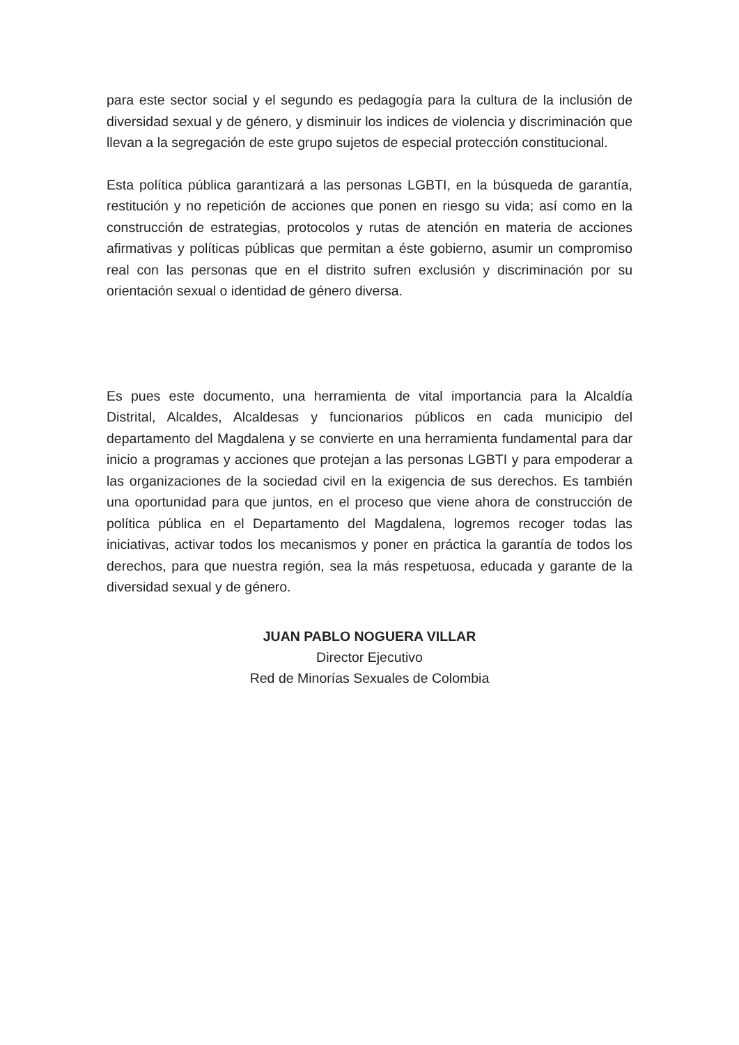para este sector social y el segundo es pedagogía para la cultura de la inclusión de diversidad sexual y de género, y disminuir los indices de violencia y discriminación que llevan a la segregación de este grupo sujetos de especial protección constitucional.
Esta política pública garantizará a las personas LGBTI, en la búsqueda de garantía, restitución y no repetición de acciones que ponen en riesgo su vida; así como en la construcción de estrategias, protocolos y rutas de atención en materia de acciones afirmativas y políticas públicas que permitan a éste gobierno, asumir un compromiso real con las personas que en el distrito sufren exclusión y discriminación por su orientación sexual o identidad de género diversa.
Es pues este documento, una herramienta de vital importancia para la Alcaldía Distrital, Alcaldes, Alcaldesas y funcionarios públicos en cada municipio del departamento del Magdalena y se convierte en una herramienta fundamental para dar inicio a programas y acciones que protejan a las personas LGBTI y para empoderar a las organizaciones de la sociedad civil en la exigencia de sus derechos. Es también una oportunidad para que juntos, en el proceso que viene ahora de construcción de política pública en el Departamento del Magdalena, logremos recoger todas las iniciativas, activar todos los mecanismos y poner en práctica la garantía de todos los derechos, para que nuestra región, sea la más respetuosa, educada y garante de la diversidad sexual y de género.
JUAN PABLO NOGUERA VILLAR
Director Ejecutivo
Red de Minorías Sexuales de Colombia